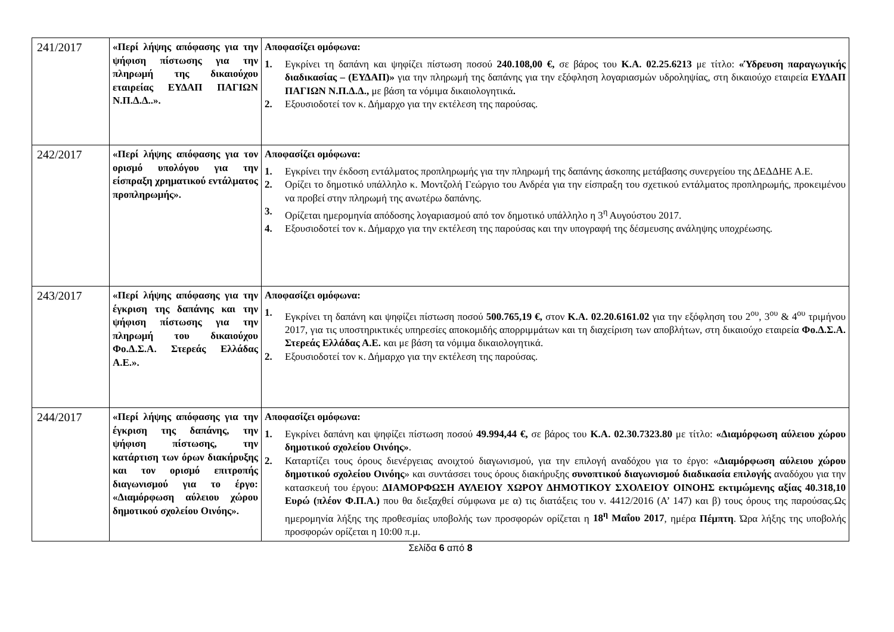| 241/2017 | «Περί λήψης απόφασης για την ψήφιση πίστωσης για την πληρωμή της δικαιούχου εταιρείας ΕΥΔΑΠ ΠΑΓΙΩΝ Ν.Π.Δ.Δ..». | Αποφασίζει ομόφωνα: 1. Εγκρίνει τη δαπάνη και ψηφίζει πίστωση ποσού 240.108,00 €, σε βάρος του Κ.Α. 02.25.6213 με τίτλο: «Ύδρευση παραγωγικής διαδικασίας – (ΕΥΔΑΠ)» για την πληρωμή της δαπάνης για την εξόφληση λογαριασμών υδροληψίας, στη δικαιούχο εταιρεία ΕΥΔΑΠ ΠΑΓΙΩΝ Ν.Π.Δ.Δ., με βάση τα νόμιμα δικαιολογητικά . 2. Εξουσιοδοτεί τον κ. Δήμαρχο για την εκτέλεση της παρούσας. |
| 242/2017 | «Περί λήψης απόφασης για τον ορισμό υπολόγου για την είσπραξη χρηματικού εντάλματος προπληρωμής». | Αποφασίζει ομόφωνα: 1. Εγκρίνει την έκδοση εντάλματος προπληρωμής για την πληρωμή της δαπάνης άσκοπης μετάβασης συνεργείου της ΔΕΔΔΗΕ Α.Ε. 2. Ορίζει το δημοτικό υπάλληλο κ. Μοντζολή Γεώργιο του Ανδρέα για την είσπραξη του σχετικού εντάλματος προπληρωμής, προκειμένου να προβεί στην πληρωμή της ανωτέρω δαπάνης. 3. Ορίζεται ημερομηνία απόδοσης λογαριασμού από τον δημοτικό υπάλληλο η 3<sup>η</sup> Αυγούστου 2017. 4. Εξουσιοδοτεί τον κ. Δήμαρχο για την εκτέλεση της παρούσας και την υπογραφή της δέσμευσης ανάληψης υποχρέωσης. |
| 243/2017 | «Περί λήψης απόφασης για την έγκριση της δαπάνης και την ψήφιση πίστωσης για την πληρωμή του δικαιούχου Φο.Δ.Σ.Α. Στερεάς Ελλάδας Α.Ε.». | Αποφασίζει ομόφωνα: 1. Εγκρίνει τη δαπάνη και ψηφίζει πίστωση ποσού 500.765,19 €, στον Κ.Α. 02.20.6161.02 για την εξόφληση του 2<sup>ου</sup>, 3<sup>ου</sup> & 4<sup>ου</sup> τριμήνου 2017, για τις υποστηρικτικές υπηρεσίες αποκομιδής απορριμμάτων και τη διαχείριση των αποβλήτων, στη δικαιούχο εταιρεία Φο.Δ.Σ.Α. Στερεάς Ελλάδας Α.Ε. και με βάση τα νόμιμα δικαιολογητικά. 2. Εξουσιοδοτεί τον κ. Δήμαρχο για την εκτέλεση της παρούσας. |
| 244/2017 | «Περί λήψης απόφασης για την έγκριση της δαπάνης, την ψήφιση πίστωσης, την κατάρτιση των όρων διακήρυξης και τον ορισμό επιτροπής διαγωνισμού για το έργο: «Διαμόρφωση αύλειου χώρου δημοτικού σχολείου Οινόης». | Αποφασίζει ομόφωνα: 1. Εγκρίνει δαπάνη και ψηφίζει πίστωση ποσού 49.994,44 €, σε βάρος του Κ.Α. 02.30.7323.80 με τίτλο: «Διαμόρφωση αύλειου χώρου δημοτικού σχολείου Οινόης» . 2. Καταρτίζει τους όρους διενέργειας ανοιχτού διαγωνισμού, για την επιλογή αναδόχου για το έργο: « Διαμόρφωση αύλειου χώρου δημοτικού σχολείου Οινόης » και συντάσσει τους όρους διακήρυξης συνοπτικού διαγωνισμού διαδικασία επιλογής αναδόχου για την κατασκευή του έργου: ΔΙΑΜΟΡΦΩΣΗ ΑΥΛΕΙΟΥ ΧΩΡΟΥ ΔΗΜΟΤΙΚΟΥ ΣΧΟΛΕΙΟΥ ΟΙΝΟΗΣ εκτιμώμενης αξίας 40.318,10 Ευρώ (πλέον Φ.Π.Α.) που θα διεξαχθεί σύμφωνα με α) τις διατάξεις του ν. 4412/2016 (Α’ 147) και β) τους όρους της παρούσας.Ως ημερομηνία λήξης της προθεσμίας υποβολής των προσφορών ορίζεται η 18<sup>η</sup> Μαΐου 2017 , ημέρα Πέμπτη . Ώρα λήξης της υποβολής προσφορών ορίζεται η 10:00 π.μ. |
Σελίδα 6 από 8